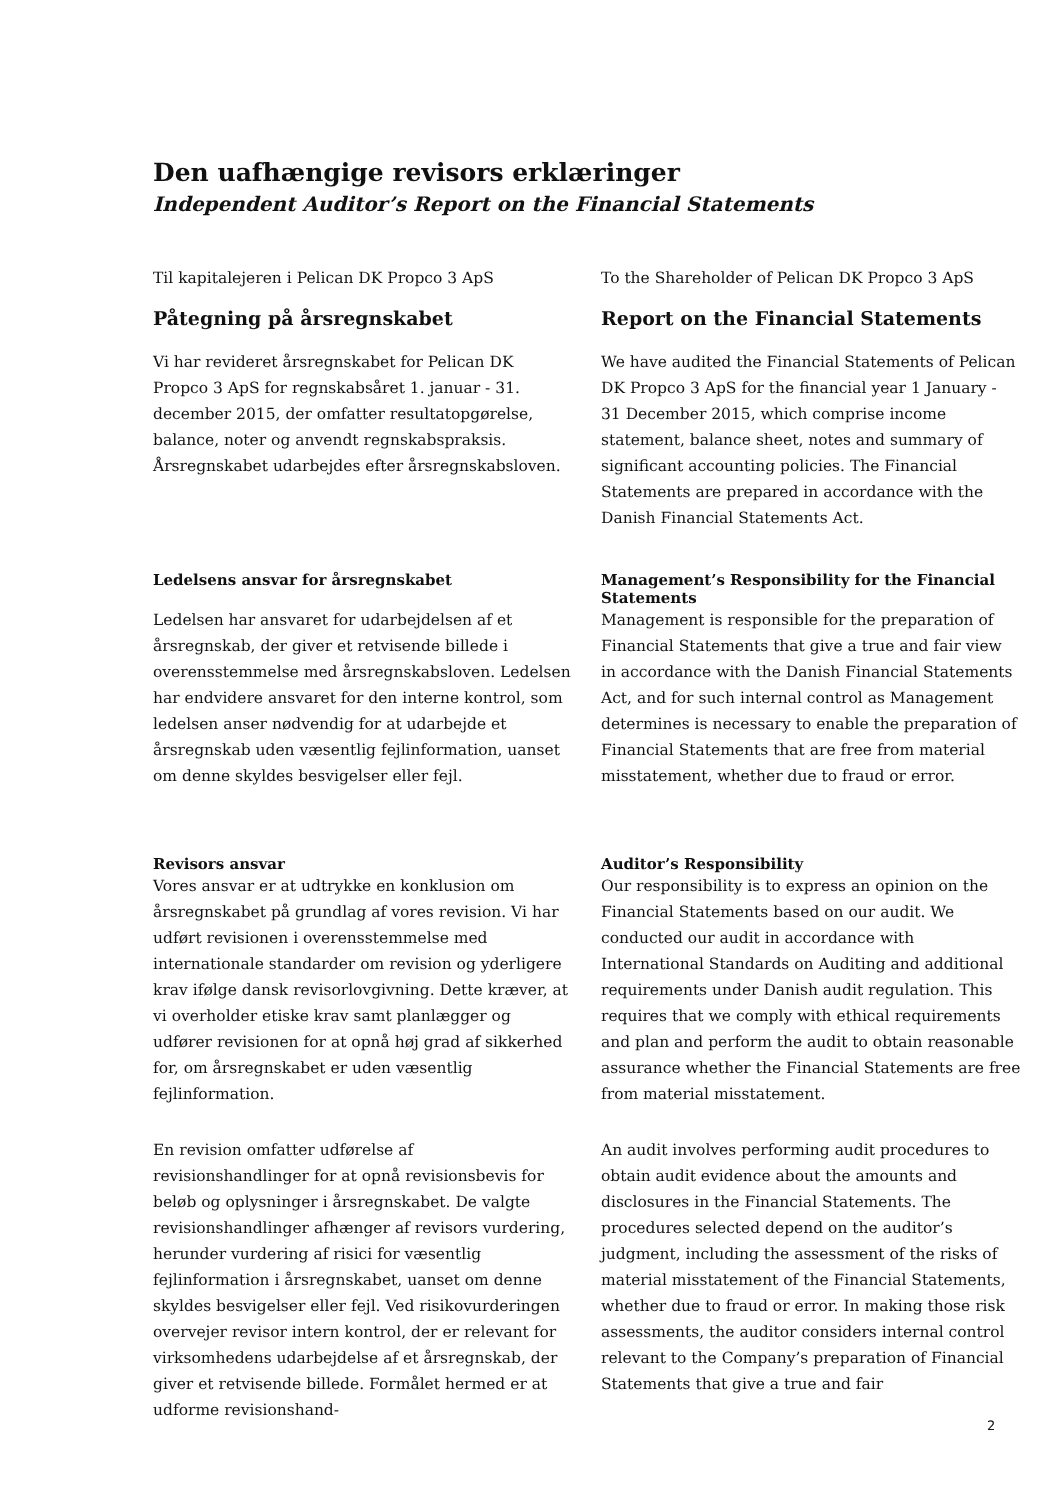Den uafhængige revisors erklæringer
Independent Auditor’s Report on the Financial Statements
Til kapitalejeren i Pelican DK Propco 3 ApS
Påtegning på årsregnskabet
Vi har revideret årsregnskabet for Pelican DK Propco 3 ApS for regnskabsåret 1. januar - 31. december 2015, der omfatter resultatopgørelse, balance, noter og anvendt regnskabspraksis. Årsregnskabet udarbejdes efter årsregnskabsloven.
Ledelsens ansvar for årsregnskabet
Ledelsen har ansvaret for udarbejdelsen af et årsregnskab, der giver et retvisende billede i overensstemmelse med årsregnskabsloven. Ledelsen har endvidere ansvaret for den interne kontrol, som ledelsen anser nødvendig for at udarbejde et årsregnskab uden væsentlig fejlinformation, uanset om denne skyldes besvigelser eller fejl.
Revisors ansvar
Vores ansvar er at udtrykke en konklusion om årsregnskabet på grundlag af vores revision. Vi har udført revisionen i overensstemmelse med internationale standarder om revision og yderligere krav ifølge dansk revisorlovgivning. Dette kræver, at vi overholder etiske krav samt planlægger og udfører revisionen for at opnå høj grad af sikkerhed for, om årsregnskabet er uden væsentlig fejlinformation.
En revision omfatter udførelse af revisionshandlinger for at opnå revisionsbevis for beløb og oplysninger i årsregnskabet. De valgte revisionshandlinger afhænger af revisors vurdering, herunder vurdering af risici for væsentlig fejlinformation i årsregnskabet, uanset om denne skyldes besvigelser eller fejl. Ved risikovurderingen overvejer revisor intern kontrol, der er relevant for virksomhedens udarbejdelse af et årsregnskab, der giver et retvisende billede. Formålet hermed er at udforme revisionshand-
To the Shareholder of Pelican DK Propco 3 ApS
Report on the Financial Statements
We have audited the Financial Statements of Pelican DK Propco 3 ApS for the financial year 1 January - 31 December 2015, which comprise income statement, balance sheet, notes and summary of significant accounting policies. The Financial Statements are prepared in accordance with the Danish Financial Statements Act.
Management’s Responsibility for the Financial Statements
Management is responsible for the preparation of Financial Statements that give a true and fair view in accordance with the Danish Financial Statements Act, and for such internal control as Management determines is necessary to enable the preparation of Financial Statements that are free from material misstatement, whether due to fraud or error.
Auditor’s Responsibility
Our responsibility is to express an opinion on the Financial Statements based on our audit. We conducted our audit in accordance with International Standards on Auditing and additional requirements under Danish audit regulation. This requires that we comply with ethical requirements and plan and perform the audit to obtain reasonable assurance whether the Financial Statements are free from material misstatement.
An audit involves performing audit procedures to obtain audit evidence about the amounts and disclosures in the Financial Statements. The procedures selected depend on the auditor’s judgment, including the assessment of the risks of material misstatement of the Financial Statements, whether due to fraud or error. In making those risk assessments, the auditor considers internal control relevant to the Company’s preparation of Financial Statements that give a true and fair
2